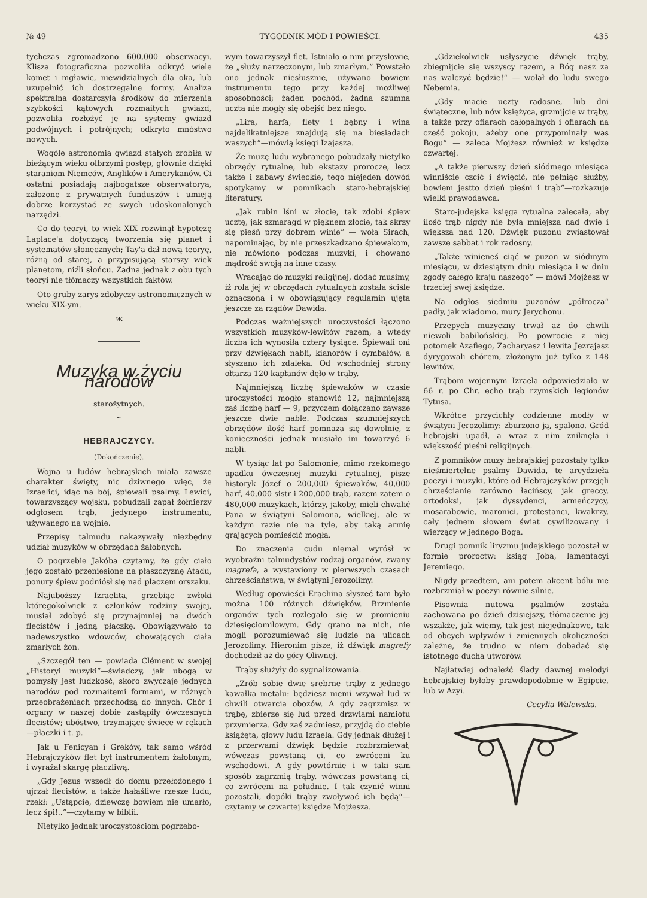№ 49 TYGODNIK MÓD I POWIEŚCI. 435
tychczas zgromadzono 600,000 obserwacyi. Klisza fotograficzna pozwoliła odkryć wiele komet i mgławic, niewidzialnych dla oka, lub uzupełnić ich dostrzegalne formy. Analiza spektralna dostarczyła środków do mierzenia szybkości kątowych rozmaitych gwiazd, pozwoliła rozłożyć je na systemy gwiazd podwójnych i potrójnych; odkryto mnóstwo nowych.
Wogóle astronomia gwiazd stałych zrobiła w bieżącym wieku olbrzymi postęp, głównie dzięki staraniom Niemców, Anglików i Amerykanów. Ci ostatni posiadają najbogatsze obserwatorya, założone z prywatnych funduszów i umieją dobrze korzystać ze swych udoskonalonych narzędzi.
Co do teoryi, to wiek XIX rozwinął hypotezę Laplace'a dotyczącą tworzenia się planet i systematów słonecznych; Tay'a dał nową teoryę, różną od starej, a przypisującą starszy wiek planetom, niźli słońcu. Żadna jednak z obu tych teoryi nie tłómaczy wszystkich faktów.
Oto gruby zarys zdobyczy astronomicznych w wieku XIX-ym.
w.
Muzyka w życiu narodów
starożytnych.
~
HEBRAJCZYCY.
(Dokończenie).
Wojna u ludów hebrajskich miała zawsze charakter święty, nic dziwnego więc, że Izraelici, idąc na bój, śpiewali psalmy. Lewici, towarzyszący wojsku, pobudzali zapał żołnierzy odgłosem trąb, jedynego instrumentu, używanego na wojnie.
Przepisy talmudu nakazywały niezbędny udział muzyków w obrzędach żałobnych.
O pogrzebie Jakóba czytamy, że gdy ciało jego zostało przeniesione na płaszczyznę Atadu, ponury śpiew podniósł się nad płaczem orszaku.
Najuboższy Izraelita, grzebiąc zwłoki któregokolwiek z członków rodziny swojej, musiał zdobyć się przynajmniej na dwóch flecistów i jedną płaczkę. Obowiązywało to nadewszystko wdowców, chowających ciała zmarłych żon.
„Szczegół ten — powiada Clément w swojej „Historyi muzyki“—świadczy, jak ubogą w pomysły jest ludzkość, skoro zwyczaje jednych narodów pod rozmaitemi formami, w różnych przeobrażeniach przechodzą do innych. Chór i organy w naszej dobie zastąpiły ówczesnych flecistów; ubóstwo, trzymające świece w rękach—płaczki i t. p.
Jak u Fenicyan i Greków, tak samo wśród Hebrajczyków flet był instrumentem żałobnym, i wyrażał skargę płaczliwą.
„Gdy Jezus wszedł do domu przełożonego i ujrzał flecistów, a także hałaśliwe rzesze ludu, rzekł: „Ustąpcie, dziewczę bowiem nie umarło, lecz śpi!..“—czytamy w biblii.
Nietylko jednak uroczystościom pogrzebo-
wym towarzyszył flet. Istniało o nim przysłowie, że „służy narzeczonym, lub zmarłym.“ Powstało ono jednak niesłusznie, używano bowiem instrumentu tego przy każdej możliwej sposobności; żaden pochód, żadna szumna uczta nie mogły się obejść bez niego.
„Lira, harfa, flety i bębny i wina najdelikatniejsze znajdują się na biesiadach waszych“—mówią księgi Izajasza.
Że muzę ludu wybranego pobudzały nietylko obrzędy rytualne, lub ekstazy prorocze, lecz także i zabawy świeckie, tego niejeden dowód spotykamy w pomnikach staro-hebrajskiej literatury.
„Jak rubin lśni w złocie, tak zdobi śpiew ucztę, jak szmaragd w pięknem złocie, tak skrzy się pieśń przy dobrem winie“ — woła Sirach, napominając, by nie przeszkadzano śpiewakom, nie mówiono podczas muzyki, i chowano mądrość swoją na inne czasy.
Wracając do muzyki religijnej, dodać musimy, iż rola jej w obrzędach rytualnych została ściśle oznaczona i w obowiązujący regulamin ujęta jeszcze za rządów Dawida.
Podczas ważniejszych uroczystości łączono wszystkich muzyków-lewitów razem, a wtedy liczba ich wynosiła cztery tysiące. Śpiewali oni przy dźwiękach nabli, kianorów i cymbałów, a słyszano ich zdaleka. Od wschodniej strony ołtarza 120 kapłanów dęło w trąby.
Najmniejszą liczbę śpiewaków w czasie uroczystości mogło stanowić 12, najmniejszą zaś liczbę harf — 9, przyczem dołączano zawsze jeszcze dwie nable. Podczas szumniejszych obrzędów ilość harf pomnaża się dowolnie, z konieczności jednak musiało im towarzyć 6 nabli.
W tysiąc lat po Salomonie, mimo rzekomego upadku ówczesnej muzyki rytualnej, pisze historyk Józef o 200,000 śpiewaków, 40,000 harf, 40,000 sistr i 200,000 trąb, razem zatem o 480,000 muzykach, którzy, jakoby, mieli chwalić Pana w świątyni Salomona, wielkiej, ale w każdym razie nie na tyle, aby taką armię grających pomieścić mogła.
Do znaczenia cudu niemal wyrósł w wyobraźni talmudystów rodzaj organów, zwany magrefa, a wystawiony w pierwszych czasach chrześciaństwa, w świątyni Jerozolimy.
Według opowieści Erachina słyszeć tam było można 100 różnych dźwięków. Brzmienie organów tych rozlegało się w promieniu dziesięciomilowym. Gdy grano na nich, nie mogli porozumiewać się ludzie na ulicach Jerozolimy. Hieronim pisze, iż dźwięk magrefy dochodził aż do góry Oliwnej.
Trąby służyły do sygnalizowania.
„Zrób sobie dwie srebrne trąby z jednego kawałka metalu: będziesz niemi wzywał lud w chwili otwarcia obozów. A gdy zagrzmisz w trąbę, zbierze się lud przed drzwiami namiotu przymierza. Gdy zaś zadmiesz, przyjdą do ciebie książęta, głowy ludu Izraela. Gdy jednak dłużej i z przerwami dźwięk będzie rozbrzmiewał, wówczas powstaną ci, co zwróceni ku wschodowi. A gdy powtórnie i w taki sam sposób zagrzmią trąby, wówczas powstaną ci, co zwróceni na południe. I tak czynić winni pozostali, dopóki trąby zwoływać ich będą“—czytamy w czwartej księdze Mojżesza.
„Gdziekolwiek usłyszycie dźwięk trąby, zbiegnijcie się wszyscy razem, a Bóg nasz za nas walczyć będzie!“ — wołał do ludu swego Nebemia.
„Gdy macie uczty radosne, lub dni świąteczne, lub nów księżyca, grzmijcie w trąby, a także przy ofiarach całopalnych i ofiarach na cześć pokoju, ażeby one przypominały was Bogu“ — zaleca Mojżesz również w księdze czwartej.
„A także pierwszy dzień siódmego miesiąca winniście czcić i święcić, nie pełniąc służby, bowiem jestto dzień pieśni i trąb“—rozkazuje wielki prawodawca.
Staro-judejska księga rytualna zalecała, aby ilość trąb nigdy nie była mniejsza nad dwie i większa nad 120. Dźwięk puzonu zwiastował zawsze sabbat i rok radosny.
„Także winieneś ciąć w puzon w siódmym miesiącu, w dziesiątym dniu miesiąca i w dniu zgody całego kraju naszego“ — mówi Mojżesz w trzeciej swej księdze.
Na odgłos siedmiu puzonów „półrocza“ padły, jak wiadomo, mury Jerychonu.
Przepych muzyczny trwał aż do chwili niewoli babilońskiej. Po powrocie z niej potomek Azafiego, Zacharyasz i lewita Jezrajasz dyrygowali chórem, złożonym już tylko z 148 lewitów.
Trąbom wojennym Izraela odpowiedziało w 66 r. po Chr. echo trąb rzymskich legionów Tytusa.
Wkrótce przycichły codzienne modły w świątyni Jerozolimy: zburzono ją, spalono. Gród hebrajski upadł, a wraz z nim zniknęła i większość pieśni religijnych.
Z pomników muzy hebrajskiej pozostały tylko nieśmiertelne psalmy Dawida, te arcydzieła poezyi i muzyki, które od Hebrajczyków przejęli chrześcianie zarówno łacińscy, jak greccy, ortodoksi, jak dyssydenci, armeńczycy, mosarabowie, maronici, protestanci, kwakrzy, cały jednem słowem świat cywilizowany i wierzący w jednego Boga.
Drugi pomnik liryzmu judejskiego pozostał w formie proroctw: ksiąg Joba, lamentacyi Jeremiego.
Nigdy przedtem, ani potem akcent bólu nie rozbrzmiał w poezyi równie silnie.
Pisownia nutowa psalmów została zachowana po dzień dzisiejszy, tłómaczenie jej wszakże, jak wiemy, tak jest niejednakowe, tak od obcych wpływów i zmiennych okoliczności zależne, że trudno w niem dobadać się istotnego ducha utworów.
Najłatwiej odnaleźć ślady dawnej melodyi hebrajskiej byłoby prawdopodobnie w Egipcie, lub w Azyi.
Cecylia Walewska.